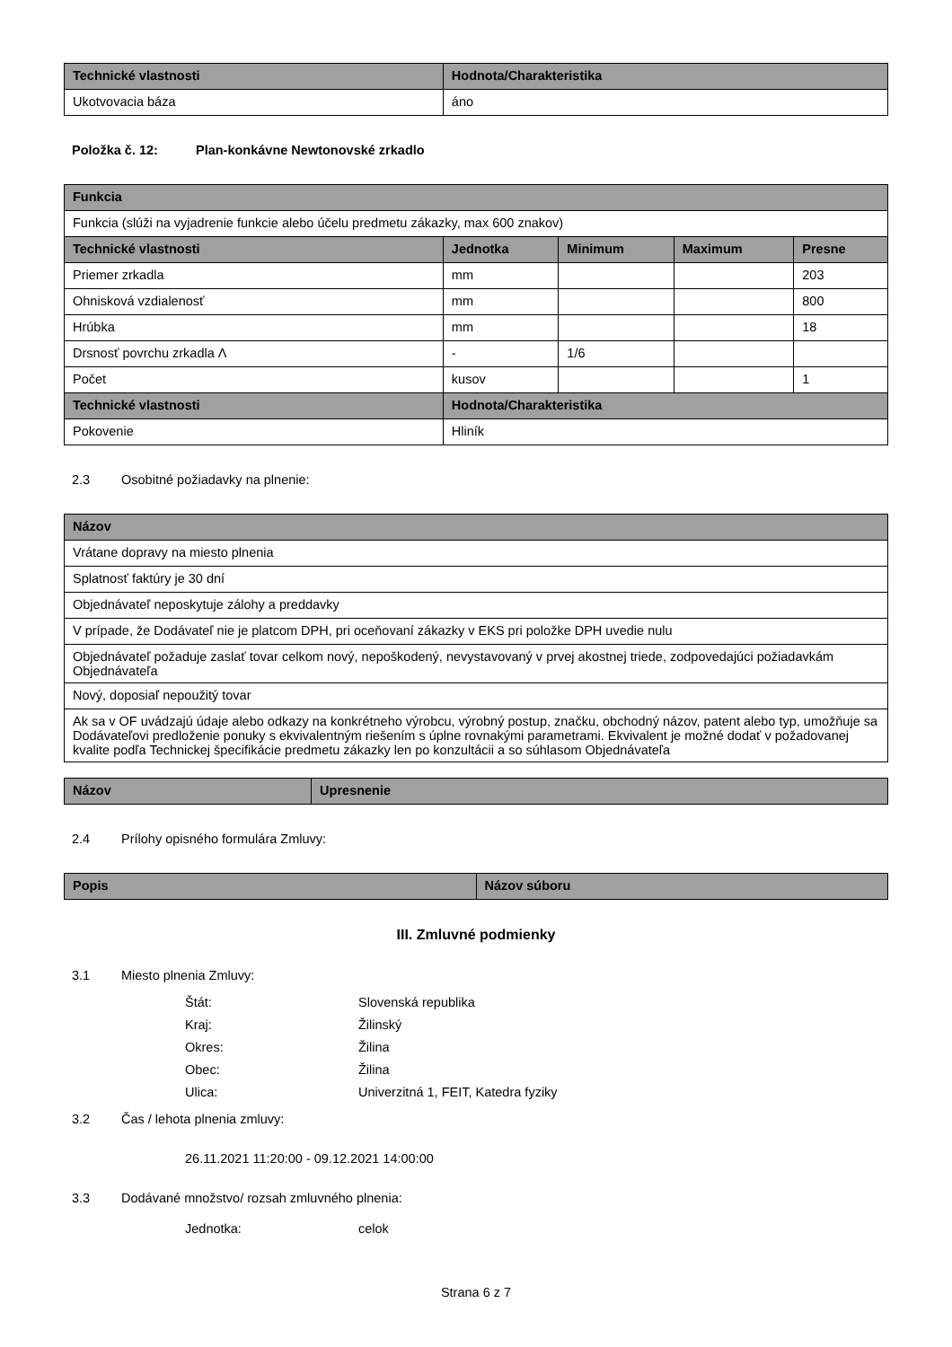| Technické vlastnosti | Hodnota/Charakteristika |
| --- | --- |
| Ukotvovacia báza | áno |
Položka č. 12: Plan-konkávne Newtonovské zrkadlo
| Funkcia | | | | |
| --- | --- | --- | --- | --- |
| Funkcia (slúži na vyjadrenie funkcie alebo účelu predmetu zákazky, max 600 znakov) | | | | |
| Technické vlastnosti | Jednotka | Minimum | Maximum | Presne |
| Priemer zrkadla | mm | | | 203 |
| Ohnisková vzdialenosť | mm | | | 800 |
| Hrúbka | mm | | | 18 |
| Drsnosť povrchu zrkadla Λ | - | 1/6 | | |
| Počet | kusov | | | 1 |
| Technické vlastnosti | Hodnota/Charakteristika | | | |
| Pokovenie | Hliník | | | |
2.3 Osobitné požiadavky na plnenie:
| Názov |
| --- |
| Vrátane dopravy na miesto plnenia |
| Splatnosť faktúry je 30 dní |
| Objednávateľ neposkytuje zálohy a preddavky |
| V prípade, že Dodávateľ nie je platcom DPH, pri oceňovaní zákazky v EKS pri položke DPH uvedie nulu |
| Objednávateľ požaduje zaslať tovar celkom nový, nepoškodený, nevystavovaný v prvej akostnej triede, zodpovedajúci požiadavkám Objednávateľa |
| Nový, doposiaľ nepoužitý tovar |
| Ak sa v OF uvádzajú údaje alebo odkazy na konkrétneho výrobcu, výrobný postup, značku, obchodný názov, patent alebo typ, umožňuje sa Dodávateľovi predloženie ponuky s ekvivalentným riešením s úplne rovnakými parametrami. Ekvivalent je možné dodať v požadovanej kvalite podľa Technickej špecifikácie predmetu zákazky len po konzultácii a so súhlasom Objednávateľa |
| Názov | Upresnenie |
| --- | --- |
2.4 Prílohy opisného formulára Zmluvy:
| Popis | Názov súboru |
| --- | --- |
III. Zmluvné podmienky
3.1 Miesto plnenia Zmluvy:
Štát: Slovenská republika
Kraj: Žilinský
Okres: Žilina
Obec: Žilina
Ulica: Univerzitná 1, FEIT, Katedra fyziky
3.2 Čas / lehota plnenia zmluvy:
26.11.2021 11:20:00 - 09.12.2021 14:00:00
3.3 Dodávané množstvo/ rozsah zmluvného plnenia:
Jednotka: celok
Strana 6 z 7